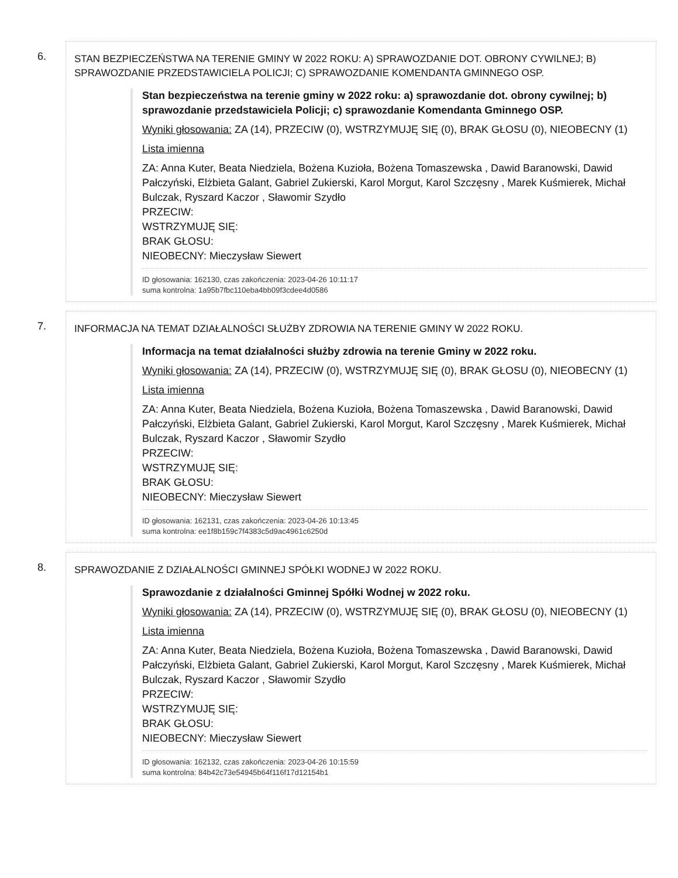6.
STAN BEZPIECZEŃSTWA NA TERENIE GMINY W 2022 ROKU: A) SPRAWOZDANIE DOT. OBRONY CYWILNEJ; B) SPRAWOZDANIE PRZEDSTAWICIELA POLICJI; C) SPRAWOZDANIE KOMENDANTA GMINNEGO OSP.
Stan bezpieczeństwa na terenie gminy w 2022 roku: a) sprawozdanie dot. obrony cywilnej; b) sprawozdanie przedstawiciela Policji; c) sprawozdanie Komendanta Gminnego OSP.
Wyniki głosowania: ZA (14), PRZECIW (0), WSTRZYMUJĘ SIĘ (0), BRAK GŁOSU (0), NIEOBECNY (1)
Lista imienna
ZA: Anna Kuter, Beata Niedziela, Bożena Kuzioła, Bożena Tomaszewska , Dawid Baranowski, Dawid Pałczyński, Elżbieta Galant, Gabriel Zukierski, Karol Morgut, Karol Szczęsny , Marek Kuśmierek, Michał Bulczak, Ryszard Kaczor , Sławomir Szydło
PRZECIW:
WSTRZYMUJĘ SIĘ:
BRAK GŁOSU:
NIEOBECNY: Mieczysław Siewert
ID głosowania: 162130, czas zakończenia: 2023-04-26 10:11:17
suma kontrolna: 1a95b7fbc110eba4bb09f3cdee4d0586
7.
INFORMACJA NA TEMAT DZIAŁALNOŚCI SŁUŻBY ZDROWIA NA TERENIE GMINY W 2022 ROKU.
Informacja na temat działalności służby zdrowia na terenie Gminy w 2022 roku.
Wyniki głosowania: ZA (14), PRZECIW (0), WSTRZYMUJĘ SIĘ (0), BRAK GŁOSU (0), NIEOBECNY (1)
Lista imienna
ZA: Anna Kuter, Beata Niedziela, Bożena Kuzioła, Bożena Tomaszewska , Dawid Baranowski, Dawid Pałczyński, Elżbieta Galant, Gabriel Zukierski, Karol Morgut, Karol Szczęsny , Marek Kuśmierek, Michał Bulczak, Ryszard Kaczor , Sławomir Szydło
PRZECIW:
WSTRZYMUJĘ SIĘ:
BRAK GŁOSU:
NIEOBECNY: Mieczysław Siewert
ID głosowania: 162131, czas zakończenia: 2023-04-26 10:13:45
suma kontrolna: ee1f8b159c7f4383c5d9ac4961c6250d
8.
SPRAWOZDANIE Z DZIAŁALNOŚCI GMINNEJ SPÓŁKI WODNEJ W 2022 ROKU.
Sprawozdanie z działalności Gminnej Spółki Wodnej w 2022 roku.
Wyniki głosowania: ZA (14), PRZECIW (0), WSTRZYMUJĘ SIĘ (0), BRAK GŁOSU (0), NIEOBECNY (1)
Lista imienna
ZA: Anna Kuter, Beata Niedziela, Bożena Kuzioła, Bożena Tomaszewska , Dawid Baranowski, Dawid Pałczyński, Elżbieta Galant, Gabriel Zukierski, Karol Morgut, Karol Szczęsny , Marek Kuśmierek, Michał Bulczak, Ryszard Kaczor , Sławomir Szydło
PRZECIW:
WSTRZYMUJĘ SIĘ:
BRAK GŁOSU:
NIEOBECNY: Mieczysław Siewert
ID głosowania: 162132, czas zakończenia: 2023-04-26 10:15:59
suma kontrolna: 84b42c73e54945b64f116f17d12154b1